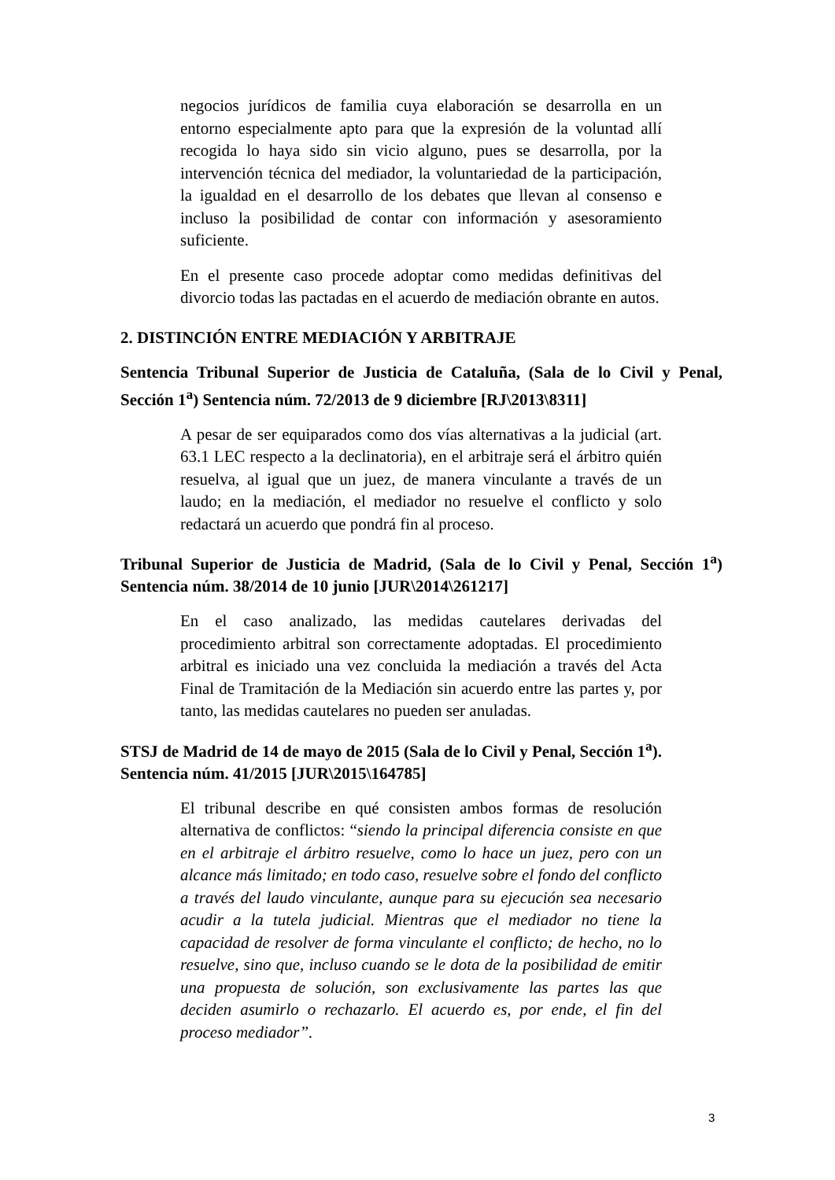negocios jurídicos de familia cuya elaboración se desarrolla en un entorno especialmente apto para que la expresión de la voluntad allí recogida lo haya sido sin vicio alguno, pues se desarrolla, por la intervención técnica del mediador, la voluntariedad de la participación, la igualdad en el desarrollo de los debates que llevan al consenso e incluso la posibilidad de contar con información y asesoramiento suficiente.
En el presente caso procede adoptar como medidas definitivas del divorcio todas las pactadas en el acuerdo de mediación obrante en autos.
2. DISTINCIÓN ENTRE MEDIACIÓN Y ARBITRAJE
Sentencia Tribunal Superior de Justicia de Cataluña, (Sala de lo Civil y Penal, Sección 1<sup>a</sup>) Sentencia núm. 72/2013 de 9 diciembre [RJ\2013\8311]
A pesar de ser equiparados como dos vías alternativas a la judicial (art. 63.1 LEC respecto a la declinatoria), en el arbitraje será el árbitro quién resuelva, al igual que un juez, de manera vinculante a través de un laudo; en la mediación, el mediador no resuelve el conflicto y solo redactará un acuerdo que pondrá fin al proceso.
Tribunal Superior de Justicia de Madrid, (Sala de lo Civil y Penal, Sección 1<sup>a</sup>) Sentencia núm. 38/2014 de 10 junio [JUR\2014\261217]
En el caso analizado, las medidas cautelares derivadas del procedimiento arbitral son correctamente adoptadas. El procedimiento arbitral es iniciado una vez concluida la mediación a través del Acta Final de Tramitación de la Mediación sin acuerdo entre las partes y, por tanto, las medidas cautelares no pueden ser anuladas.
STSJ de Madrid de 14 de mayo de 2015 (Sala de lo Civil y Penal, Sección 1<sup>a</sup>). Sentencia núm. 41/2015 [JUR\2015\164785]
El tribunal describe en qué consisten ambos formas de resolución alternativa de conflictos: “siendo la principal diferencia consiste en que en el arbitraje el árbitro resuelve, como lo hace un juez, pero con un alcance más limitado; en todo caso, resuelve sobre el fondo del conflicto a través del laudo vinculante, aunque para su ejecución sea necesario acudir a la tutela judicial. Mientras que el mediador no tiene la capacidad de resolver de forma vinculante el conflicto; de hecho, no lo resuelve, sino que, incluso cuando se le dota de la posibilidad de emitir una propuesta de solución, son exclusivamente las partes las que deciden asumirlo o rechazarlo. El acuerdo es, por ende, el fin del proceso mediador”.
3